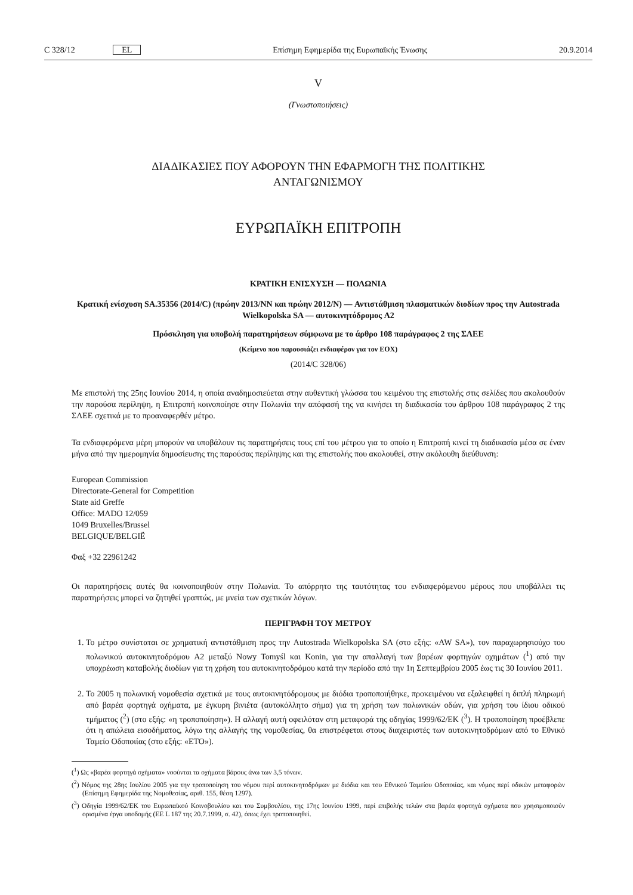C 328/12 EL Επίσημη Εφημερίδα της Ευρωπαϊκής Ένωσης 20.9.2014
V
(Γνωστοποιήσεις)
ΔΙΑΔΙΚΑΣΙΕΣ ΠΟΥ ΑΦΟΡΟΥΝ ΤΗΝ ΕΦΑΡΜΟΓΗ ΤΗΣ ΠΟΛΙΤΙΚΗΣ
ΑΝΤΑΓΩΝΙΣΜΟΥ
ΕΥΡΩΠΑΪΚΗ ΕΠΙΤΡΟΠΗ
ΚΡΑΤΙΚΗ ΕΝΙΣΧΥΣΗ — ΠΟΛΩΝΙΑ
Κρατική ενίσχυση SA.35356 (2014/C) (πρώην 2013/NN και πρώην 2012/N) — Αντιστάθμιση πλασματικών διοδίων προς την Autostrada Wielkopolska SA — αυτοκινητόδρομος A2
Πρόσκληση για υποβολή παρατηρήσεων σύμφωνα με το άρθρο 108 παράγραφος 2 της ΣΛΕΕ
(Κείμενο που παρουσιάζει ενδιαφέρον για τον ΕΟΧ)
(2014/C 328/06)
Με επιστολή της 25ης Ιουνίου 2014, η οποία αναδημοσιεύεται στην αυθεντική γλώσσα του κειμένου της επιστολής στις σελίδες που ακολουθούν την παρούσα περίληψη, η Επιτροπή κοινοποίησε στην Πολωνία την απόφασή της να κινήσει τη διαδικασία του άρθρου 108 παράγραφος 2 της ΣΛΕΕ σχετικά με το προαναφερθέν μέτρο.
Τα ενδιαφερόμενα μέρη μπορούν να υποβάλουν τις παρατηρήσεις τους επί του μέτρου για το οποίο η Επιτροπή κινεί τη διαδικασία μέσα σε έναν μήνα από την ημερομηνία δημοσίευσης της παρούσας περίληψης και της επιστολής που ακολουθεί, στην ακόλουθη διεύθυνση:
European Commission
Directorate-General for Competition
State aid Greffe
Office: MADO 12/059
1049 Bruxelles/Brussel
BELGIQUE/BELGIË
Φαξ +32 22961242
Οι παρατηρήσεις αυτές θα κοινοποιηθούν στην Πολωνία. Το απόρρητο της ταυτότητας του ενδιαφερόμενου μέρους που υποβάλλει τις παρατηρήσεις μπορεί να ζητηθεί γραπτώς, με μνεία των σχετικών λόγων.
ΠΕΡΙΓΡΑΦΗ ΤΟΥ ΜΕΤΡΟΥ
1. Το μέτρο συνίσταται σε χρηματική αντιστάθμιση προς την Autostrada Wielkopolska SA (στο εξής: «AW SA»), τον παραχωρησιούχο του πολωνικού αυτοκινητοδρόμου A2 μεταξύ Nowy Tomyśl και Konin, για την απαλλαγή των βαρέων φορτηγών οχημάτων (<sup>1</sup>) από την υποχρέωση καταβολής διοδίων για τη χρήση του αυτοκινητοδρόμου κατά την περίοδο από την 1η Σεπτεμβρίου 2005 έως τις 30 Ιουνίου 2011.
2. Το 2005 η πολωνική νομοθεσία σχετικά με τους αυτοκινητόδρομους με διόδια τροποποιήθηκε, προκειμένου να εξαλειφθεί η διπλή πληρωμή από βαρέα φορτηγά οχήματα, με έγκυρη βινιέτα (αυτοκόλλητο σήμα) για τη χρήση των πολωνικών οδών, για χρήση του ίδιου οδικού τμήματος (<sup>2</sup>) (στο εξής: «η τροποποίηση»). Η αλλαγή αυτή οφειλόταν στη μεταφορά της οδηγίας 1999/62/ΕΚ (<sup>3</sup>). Η τροποποίηση προέβλεπε ότι η απώλεια εισοδήματος, λόγω της αλλαγής της νομοθεσίας, θα επιστρέφεται στους διαχειριστές των αυτοκινητοδρόμων από το Εθνικό Ταμείο Οδοποιίας (στο εξής: «ETO»).
(<sup>1</sup>) Ως «βαρέα φορτηγά οχήματα» νοούνται τα οχήματα βάρους άνω των 3,5 τόνων.
(<sup>2</sup>) Νόμος της 28ης Ιουλίου 2005 για την τροποποίηση του νόμου περί αυτοκινητοδρόμων με διόδια και του Εθνικού Ταμείου Οδοποιίας, και νόμος περί οδικών μεταφορών (Επίσημη Εφημερίδα της Νομοθεσίας, αριθ. 155, θέση 1297).
(<sup>3</sup>) Οδηγία 1999/62/ΕΚ του Ευρωπαϊκού Κοινοβουλίου και του Συμβουλίου, της 17ης Ιουνίου 1999, περί επιβολής τελών στα βαρέα φορτηγά οχήματα που χρησιμοποιούν ορισμένα έργα υποδομής (ΕΕ L 187 της 20.7.1999, σ. 42), όπως έχει τροποποιηθεί.